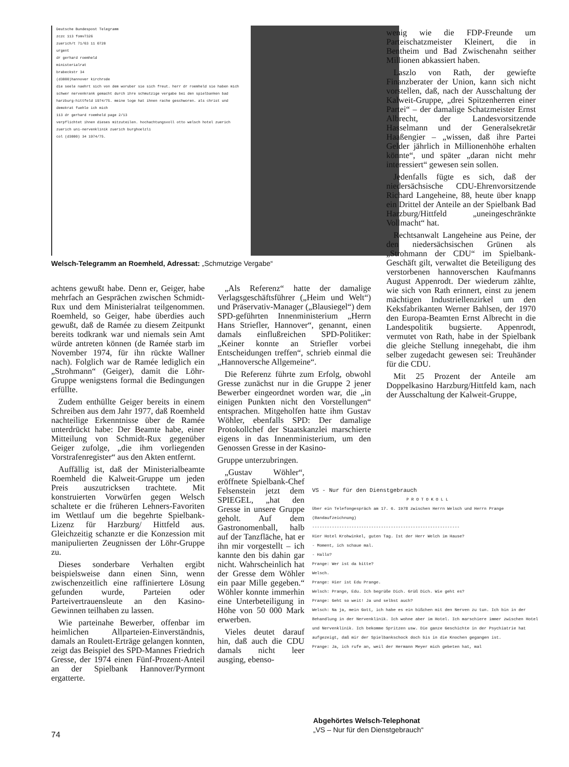Deutsche Bundespost Telegramm
zczc 113 fomv7326
zuerich/t 71/63 11 0720
urgent
dr gerhard roemheld
ministerialrat
brabeckstr 34
(d3000)hannover kirchrode
die seele naehrt sich von dem woruber sie sich freut. herr dr roemheld sie haben mich schwer nervenkrank gemacht durch ihre schmutzige vergabe bei den spielbanken bad harzburg-hittfeld 1974/75. meine loge hat ihnen rache geschworen. als christ und demokrat fuehle ich mich
113 dr gerhard roemheld page 2/13
verpflichtet ihnen dieses mitzuteilen. hochachtungsvoll otto welsch hotel zuerich zuerich uni-nervenklinik zuerich burghoelzli
col (d3000) 34 1974/75.
Welsch-Telegramm an Roemheld, Adressat: „Schmutzige Vergabe“
wenig wie die FDP-Freunde um Parteischatzmeister Kleinert, die in Bentheim und Bad Zwischenahn seither Millionen abkassiert haben.
Laszlo von Rath, der gewiefte Finanzberater der Union, kann sich nicht vorstellen, daß, nach der Ausschaltung der Kalweit-Gruppe, „drei Spitzenherren einer Partei“ – der damalige Schatzmeister Ernst Albrecht, der Landesvorsitzende Hasselmann und der Generalsekretär Haaßengier – „wissen, daß ihre Partei Gelder jährlich in Millionenhöhe erhalten könnte“, und später „daran nicht mehr interessiert“ gewesen sein sollen.
Jedenfalls fügte es sich, daß der niedersächsische CDU-Ehrenvorsitzende Richard Langeheine, 88, heute über knapp ein Drittel der Anteile an der Spielbank Bad Harzburg/Hittfeld „uneingeschränkte Vollmacht“ hat.
Rechtsanwalt Langeheine aus Peine, der den niedersächsischen Grünen als „Strohmann der CDU“ im Spielbank-Geschäft gilt, verwaltet die Beteiligung des verstorbenen hannoverschen Kaufmanns August Appenrodt. Der wiederum zählte, wie sich von Rath erinnert, einst zu jenem mächtigen Industriellenzirkel um den Keksfabrikanten Werner Bahlsen, der 1970 den Europa-Beamten Ernst Albrecht in die Landespolitik bugsierte. Appenrodt, vermutet von Rath, habe in der Spielbank die gleiche Stellung innegehabt, die ihm selber zugedacht gewesen sei: Treuhänder für die CDU.
Mit 25 Prozent der Anteile am Doppelkasino Harzburg/Hittfeld kam, nach der Ausschaltung der Kalweit-Gruppe,
achtens gewußt habe. Denn er, Geiger, habe mehrfach an Gesprächen zwischen Schmidt-Rux und dem Ministerialrat teilgenommen. Roemheld, so Geiger, habe überdies auch gewußt, daß de Ramée zu diesem Zeitpunkt bereits todkrank war und niemals sein Amt würde antreten können (de Ramée starb im November 1974, für ihn rückte Wallner nach). Folglich war de Ramée lediglich ein „Strohmann“ (Geiger), damit die Löhr-Gruppe wenigstens formal die Bedingungen erfüllte.
Zudem enthüllte Geiger bereits in einem Schreiben aus dem Jahr 1977, daß Roemheld nachteilige Erkenntnisse über de Ramée unterdrückt habe: Der Beamte habe, einer Mitteilung von Schmidt-Rux gegenüber Geiger zufolge, „die ihm vorliegenden Vorstrafenregister“ aus den Akten entfernt.
Auffällig ist, daß der Ministerialbeamte Roemheld die Kalweit-Gruppe um jeden Preis auszutricksen trachtete. Mit konstruierten Vorwürfen gegen Welsch schaltete er die früheren Lehners-Favoriten im Wettlauf um die begehrte Spielbank-Lizenz für Harzburg/ Hittfeld aus. Gleichzeitig schanzte er die Konzession mit manipulierten Zeugnissen der Löhr-Gruppe zu.
Dieses sonderbare Verhalten ergibt beispielsweise dann einen Sinn, wenn zwischenzeitlich eine raffiniertere Lösung gefunden wurde, Parteien oder Parteivertrauensleute an den Kasino-Gewinnen teilhaben zu lassen.
Wie parteinahe Bewerber, offenbar im heimlichen Allparteien-Einverständnis, damals an Roulett-Erträge gelangen konnten, zeigt das Beispiel des SPD-Mannes Friedrich Gresse, der 1974 einen Fünf-Prozent-Anteil an der Spielbank Hannover/Pyrmont ergatterte.
„Als Referenz“ hatte der damalige Verlagsgeschäftsführer („Heim und Welt“) und Präservativ-Manager („Blausiegel“) dem SPD-geführten Innenministerium „Herrn Hans Striefler, Hannover“, genannt, einen damals einflußreichen SPD-Politiker: „Keiner konnte an Striefler vorbei Entscheidungen treffen“, schrieb einmal die „Hannoversche Allgemeine“.
Die Referenz führte zum Erfolg, obwohl Gresse zunächst nur in die Gruppe 2 jener Bewerber eingeordnet worden war, die „in einigen Punkten nicht den Vorstellungen“ entsprachen. Mitgeholfen hatte ihm Gustav Wöhler, ebenfalls SPD: Der damalige Protokollchef der Staatskanzlei marschierte eigens in das Innenministerium, um den Genossen Gresse in der Kasino-
Gruppe unterzubringen.
„Gustav Wöhler“, eröffnete Spielbank-Chef Felsenstein jetzt dem SPIEGEL, „hat den Gresse in unsere Gruppe geholt. Auf dem Gastronomenball, halb auf der Tanzfläche, hat er ihn mir vorgestellt – ich kannte den bis dahin gar nicht. Wahrscheinlich hat der Gresse dem Wöhler ein paar Mille gegeben.“ Wöhler konnte immerhin eine Unterbeteiligung in Höhe von 50 000 Mark erwerben.
Vieles deutet darauf hin, daß auch die CDU damals nicht leer ausging, ebenso-
VS - Nur für den Dienstgebrauch
P R O T O K O L L
Über ein Telefongespräch am 17. 6. 1978 zwischen Herrn Welsch und Herrn Prange (Bandaufzeichnung)
------------------------------------------------------------
Hier Hotel Krohwinkel, guten Tag. Ist der Herr Welch im Hause?
- Moment, ich schaue mal.
- Hallo?
Prange: Wer ist da bitte?
Welsch.
Prange: Hier ist Edu Prange.
Welsch: Prange, Edu. Ich begrüße Dich. Grüß Dich. Wie geht es?
Prange: Geht so weit! Ja und selbst auch?
Welsch: Na ja, mein Gott, ich habe es ein bißchen mit den Nerven zu tun. Ich bin in der Behandlung in der Nervenklinik. Ich wohne aber im Hotel. Ich marschiere immer zwischen Hotel und Nervenklinik. Ich bekomme Spritzen usw. Die ganze Geschichte in der Psychiatrie hat aufgezeigt, daß mir der Spielbankschock doch bis in die Knochen gegangen ist.
Prange: Ja, ich rufe an, weil der Hermann Meyer mich gebeten hat, mal
Abgehörtes Welsch-Telephonat
„VS – Nur für den Dienstgebrauch“
74